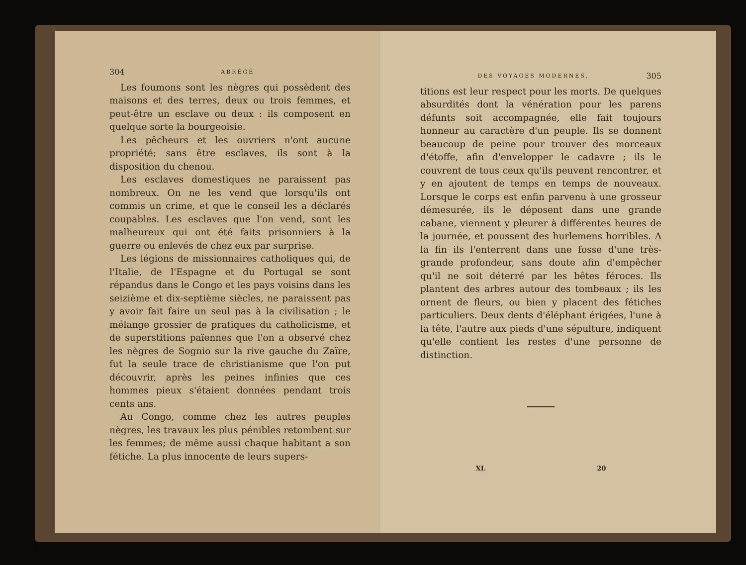304 ABRÉGÉ
Les foumons sont les nègres qui possèdent des maisons et des terres, deux ou trois femmes, et peut-être un esclave ou deux : ils composent en quelque sorte la bourgeoisie.
Les pêcheurs et les ouvriers n'ont aucune propriété; sans être esclaves, ils sont à la disposition du chenou.
Les esclaves domestiques ne paraissent pas nombreux. On ne les vend que lorsqu'ils ont commis un crime, et que le conseil les a déclarés coupables. Les esclaves que l'on vend, sont les malheureux qui ont été faits prisonniers à la guerre ou enlevés de chez eux par surprise.
Les légions de missionnaires catholiques qui, de l'Italie, de l'Espagne et du Portugal se sont répandus dans le Congo et les pays voisins dans les seizième et dix-septième siècles, ne paraissent pas y avoir fait faire un seul pas à la civilisation ; le mélange grossier de pratiques du catholicisme, et de superstitions païennes que l'on a observé chez les nègres de Sognio sur la rive gauche du Zaïre, fut la seule trace de christianisme que l'on put découvrir, après les peines infinies que ces hommes pieux s'étaient données pendant trois cents ans.
Au Congo, comme chez les autres peuples nègres, les travaux les plus pénibles retombent sur les femmes; de même aussi chaque habitant a son fétiche. La plus innocente de leurs supers-
DES VOYAGES MODERNES. 305
titions est leur respect pour les morts. De quelques absurdités dont la vénération pour les parens défunts soit accompagnée, elle fait toujours honneur au caractère d'un peuple. Ils se donnent beaucoup de peine pour trouver des morceaux d'étoffe, afin d'envelopper le cadavre ; ils le couvrent de tous ceux qu'ils peuvent rencontrer, et y en ajoutent de temps en temps de nouveaux. Lorsque le corps est enfin parvenu à une grosseur démesurée, ils le déposent dans une grande cabane, viennent y pleurer à différentes heures de la journée, et poussent des hurlemens horribles. A la fin ils l'enterrent dans une fosse d'une très-grande profondeur, sans doute afin d'empêcher qu'il ne soit déterré par les bêtes féroces. Ils plantent des arbres autour des tombeaux ; ils les ornent de fleurs, ou bien y placent des fétiches particuliers. Deux dents d'éléphant érigées, l'une à la tête, l'autre aux pieds d'une sépulture, indiquent qu'elle contient les restes d'une personne de distinction.
XI. 20